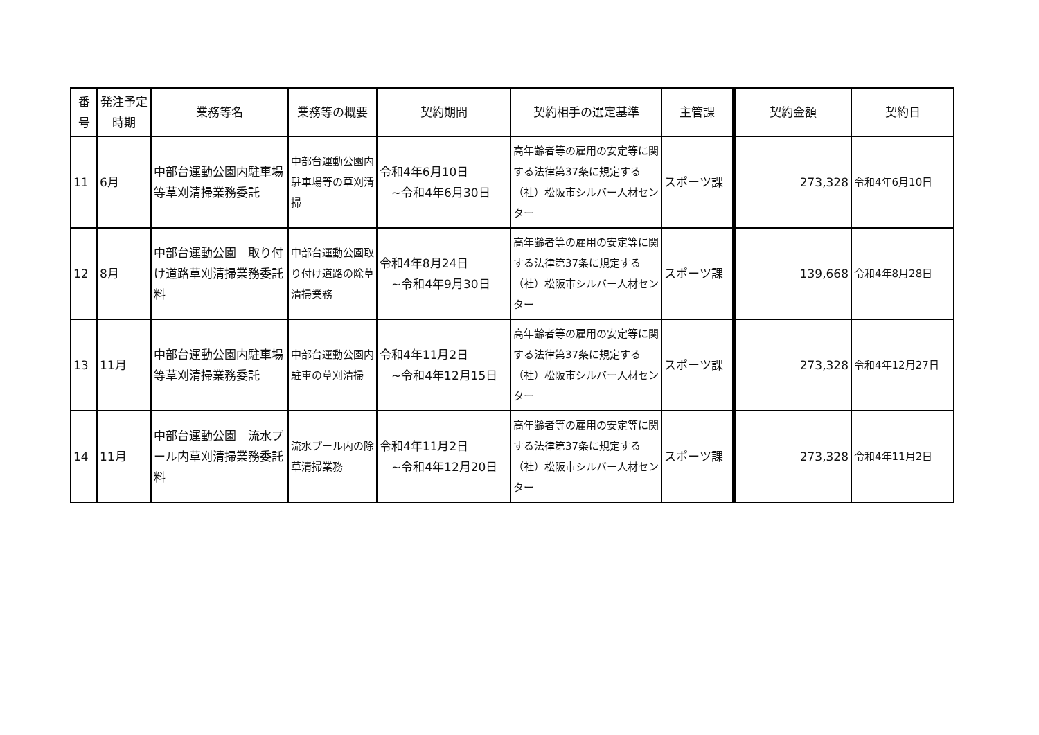| 番号 | 発注予定時期 | 業務等名 | 業務等の概要 | 契約期間 | 契約相手の選定基準 | 主管課 | 契約金額 | 契約日 |
| --- | --- | --- | --- | --- | --- | --- | --- | --- |
| 11 | 6月 | 中部台運動公園内駐車場等草刈清掃業務委託 | 中部台運動公園内駐車場等の草刈清掃 | 令和4年6月10日 ~令和4年6月30日 | 高年齢者等の雇用の安定等に関する法律第37条に規定する（社）松阪市シルバー人材センター | スポーツ課 | 273,328 | 令和4年6月10日 |
| 12 | 8月 | 中部台運動公園 取り付け道路草刈清掃業務委託料 | 中部台運動公園取り付け道路の除草清掃業務 | 令和4年8月24日 ~令和4年9月30日 | 高年齢者等の雇用の安定等に関する法律第37条に規定する（社）松阪市シルバー人材センター | スポーツ課 | 139,668 | 令和4年8月28日 |
| 13 | 11月 | 中部台運動公園内駐車場等草刈清掃業務委託 | 中部台運動公園内駐車の草刈清掃 | 令和4年11月2日 ~令和4年12月15日 | 高年齢者等の雇用の安定等に関する法律第37条に規定する（社）松阪市シルバー人材センター | スポーツ課 | 273,328 | 令和4年12月27日 |
| 14 | 11月 | 中部台運動公園 流水プール内草刈清掃業務委託料 | 流水プール内の除草清掃業務 | 令和4年11月2日 ~令和4年12月20日 | 高年齢者等の雇用の安定等に関する法律第37条に規定する（社）松阪市シルバー人材センター | スポーツ課 | 273,328 | 令和4年11月2日 |